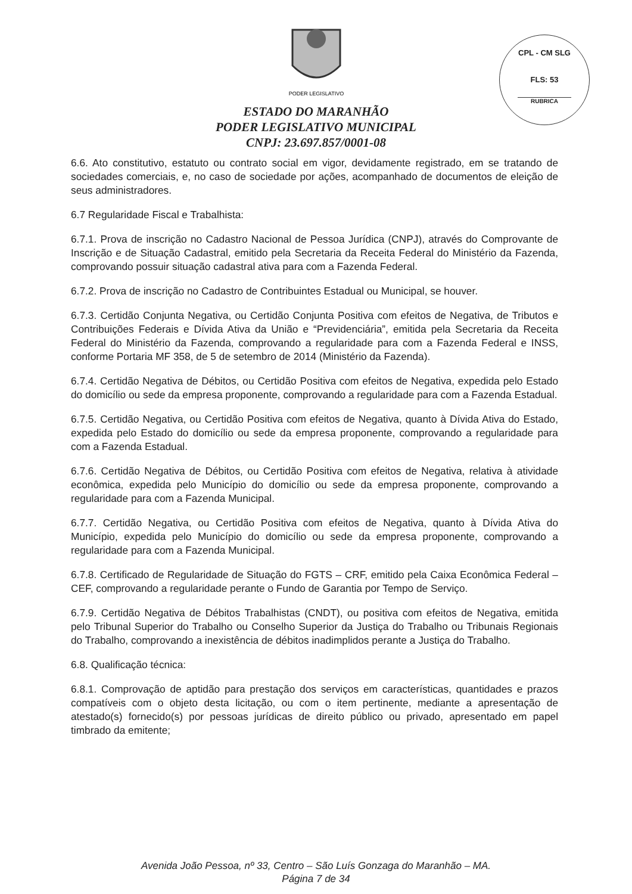CPL - CM SLG
FLS: 53
RUBRICA
PODER LEGISLATIVO
ESTADO DO MARANHÃO
PODER LEGISLATIVO MUNICIPAL
CNPJ: 23.697.857/0001-08
6.6. Ato constitutivo, estatuto ou contrato social em vigor, devidamente registrado, em se tratando de sociedades comerciais, e, no caso de sociedade por ações, acompanhado de documentos de eleição de seus administradores.
6.7 Regularidade Fiscal e Trabalhista:
6.7.1. Prova de inscrição no Cadastro Nacional de Pessoa Jurídica (CNPJ), através do Comprovante de Inscrição e de Situação Cadastral, emitido pela Secretaria da Receita Federal do Ministério da Fazenda, comprovando possuir situação cadastral ativa para com a Fazenda Federal.
6.7.2. Prova de inscrição no Cadastro de Contribuintes Estadual ou Municipal, se houver.
6.7.3. Certidão Conjunta Negativa, ou Certidão Conjunta Positiva com efeitos de Negativa, de Tributos e Contribuições Federais e Dívida Ativa da União e “Previdenciária”, emitida pela Secretaria da Receita Federal do Ministério da Fazenda, comprovando a regularidade para com a Fazenda Federal e INSS, conforme Portaria MF 358, de 5 de setembro de 2014 (Ministério da Fazenda).
6.7.4. Certidão Negativa de Débitos, ou Certidão Positiva com efeitos de Negativa, expedida pelo Estado do domicílio ou sede da empresa proponente, comprovando a regularidade para com a Fazenda Estadual.
6.7.5. Certidão Negativa, ou Certidão Positiva com efeitos de Negativa, quanto à Dívida Ativa do Estado, expedida pelo Estado do domicílio ou sede da empresa proponente, comprovando a regularidade para com a Fazenda Estadual.
6.7.6. Certidão Negativa de Débitos, ou Certidão Positiva com efeitos de Negativa, relativa à atividade econômica, expedida pelo Município do domicílio ou sede da empresa proponente, comprovando a regularidade para com a Fazenda Municipal.
6.7.7. Certidão Negativa, ou Certidão Positiva com efeitos de Negativa, quanto à Dívida Ativa do Município, expedida pelo Município do domicílio ou sede da empresa proponente, comprovando a regularidade para com a Fazenda Municipal.
6.7.8. Certificado de Regularidade de Situação do FGTS – CRF, emitido pela Caixa Econômica Federal – CEF, comprovando a regularidade perante o Fundo de Garantia por Tempo de Serviço.
6.7.9. Certidão Negativa de Débitos Trabalhistas (CNDT), ou positiva com efeitos de Negativa, emitida pelo Tribunal Superior do Trabalho ou Conselho Superior da Justiça do Trabalho ou Tribunais Regionais do Trabalho, comprovando a inexistência de débitos inadimplidos perante a Justiça do Trabalho.
6.8. Qualificação técnica:
6.8.1. Comprovação de aptidão para prestação dos serviços em características, quantidades e prazos compatíveis com o objeto desta licitação, ou com o item pertinente, mediante a apresentação de atestado(s) fornecido(s) por pessoas jurídicas de direito público ou privado, apresentado em papel timbrado da emitente;
Avenida João Pessoa, nº 33, Centro – São Luís Gonzaga do Maranhão – MA.
Página 7 de 34